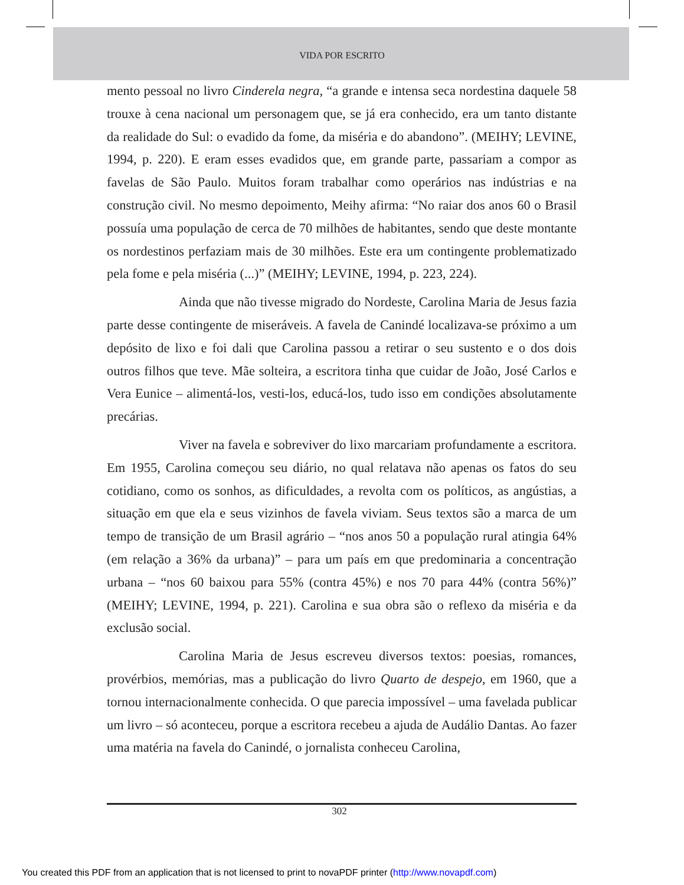VIDA POR ESCRITO
mento pessoal no livro Cinderela negra, “a grande e intensa seca nordestina daquele 58 trouxe à cena nacional um personagem que, se já era conhecido, era um tanto distante da realidade do Sul: o evadido da fome, da miséria e do abandono”. (MEIHY; LEVINE, 1994, p. 220). E eram esses evadidos que, em grande parte, passariam a compor as favelas de São Paulo. Muitos foram trabalhar como operários nas indústrias e na construção civil. No mesmo depoimento, Meihy afirma: “No raiar dos anos 60 o Brasil possuía uma população de cerca de 70 milhões de habitantes, sendo que deste montante os nordestinos perfaziam mais de 30 milhões. Este era um contingente problematizado pela fome e pela miséria (...)” (MEIHY; LEVINE, 1994, p. 223, 224).
Ainda que não tivesse migrado do Nordeste, Carolina Maria de Jesus fazia parte desse contingente de miseráveis. A favela de Canindé localizava-se próximo a um depósito de lixo e foi dali que Carolina passou a retirar o seu sustento e o dos dois outros filhos que teve. Mãe solteira, a escritora tinha que cuidar de João, José Carlos e Vera Eunice – alimentá-los, vesti-los, educá-los, tudo isso em condições absolutamente precárias.
Viver na favela e sobreviver do lixo marcariam profundamente a escritora. Em 1955, Carolina começou seu diário, no qual relatava não apenas os fatos do seu cotidiano, como os sonhos, as dificuldades, a revolta com os políticos, as angústias, a situação em que ela e seus vizinhos de favela viviam. Seus textos são a marca de um tempo de transição de um Brasil agrário – “nos anos 50 a população rural atingia 64% (em relação a 36% da urbana)” – para um país em que predominaria a concentração urbana – “nos 60 baixou para 55% (contra 45%) e nos 70 para 44% (contra 56%)” (MEIHY; LEVINE, 1994, p. 221). Carolina e sua obra são o reflexo da miséria e da exclusão social.
Carolina Maria de Jesus escreveu diversos textos: poesias, romances, provérbios, memórias, mas a publicação do livro Quarto de despejo, em 1960, que a tornou internacionalmente conhecida. O que parecia impossível – uma favelada publicar um livro – só aconteceu, porque a escritora recebeu a ajuda de Audálio Dantas. Ao fazer uma matéria na favela do Canindé, o jornalista conheceu Carolina,
302
You created this PDF from an application that is not licensed to print to novaPDF printer (http://www.novapdf.com)